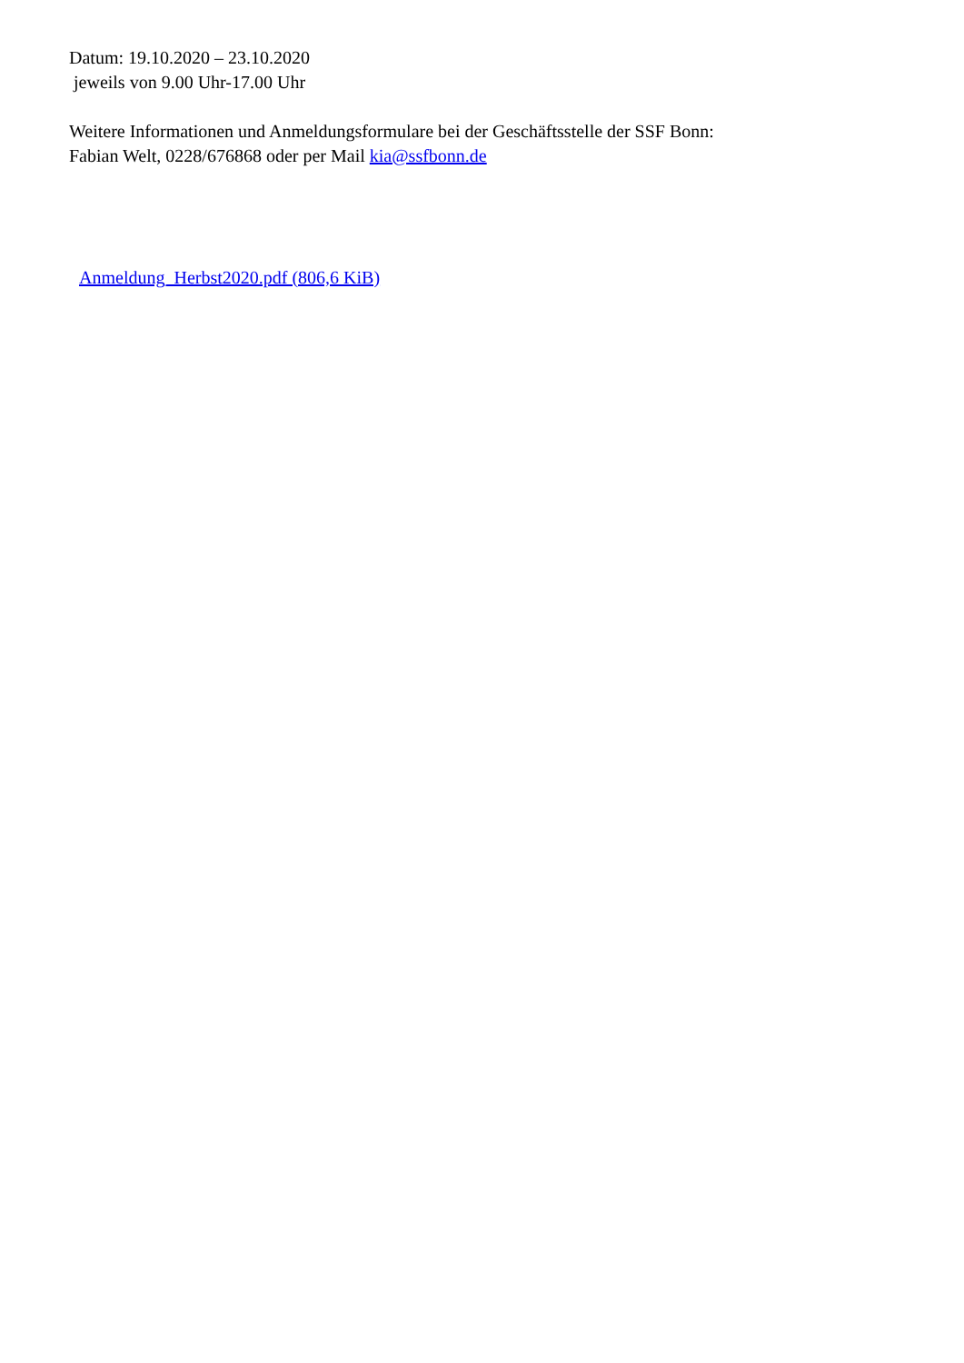Datum: 19.10.2020 – 23.10.2020
jeweils von 9.00 Uhr-17.00 Uhr
Weitere Informationen und Anmeldungsformulare bei der Geschäftsstelle der SSF Bonn:
Fabian Welt, 0228/676868 oder per Mail kia@ssfbonn.de
Anmeldung_Herbst2020.pdf (806,6 KiB)